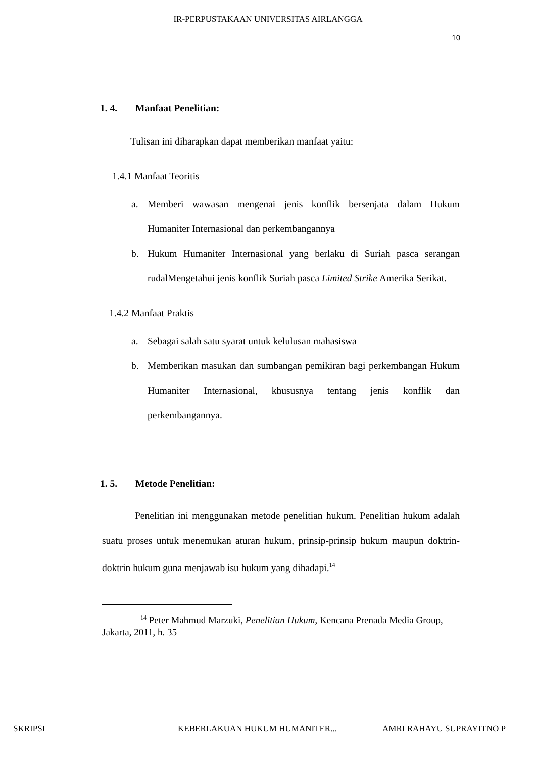IR-PERPUSTAKAAN UNIVERSITAS AIRLANGGA
10
1. 4. Manfaat Penelitian:
Tulisan ini diharapkan dapat memberikan manfaat yaitu:
1.4.1 Manfaat Teoritis
a. Memberi wawasan mengenai jenis konflik bersenjata dalam Hukum Humaniter Internasional dan perkembangannya
b. Hukum Humaniter Internasional yang berlaku di Suriah pasca serangan rudalMengetahui jenis konflik Suriah pasca Limited Strike Amerika Serikat.
1.4.2 Manfaat Praktis
a. Sebagai salah satu syarat untuk kelulusan mahasiswa
b. Memberikan masukan dan sumbangan pemikiran bagi perkembangan Hukum Humaniter Internasional, khususnya tentang jenis konflik dan perkembangannya.
1. 5. Metode Penelitian:
Penelitian ini menggunakan metode penelitian hukum. Penelitian hukum adalah suatu proses untuk menemukan aturan hukum, prinsip-prinsip hukum maupun doktrin-doktrin hukum guna menjawab isu hukum yang dihadapi.<sup>14</sup>
<sup>14</sup> Peter Mahmud Marzuki, Penelitian Hukum, Kencana Prenada Media Group, Jakarta, 2011, h. 35
SKRIPSI KEBERLAKUAN HUKUM HUMANITER... AMRI RAHAYU SUPRAYITNO P